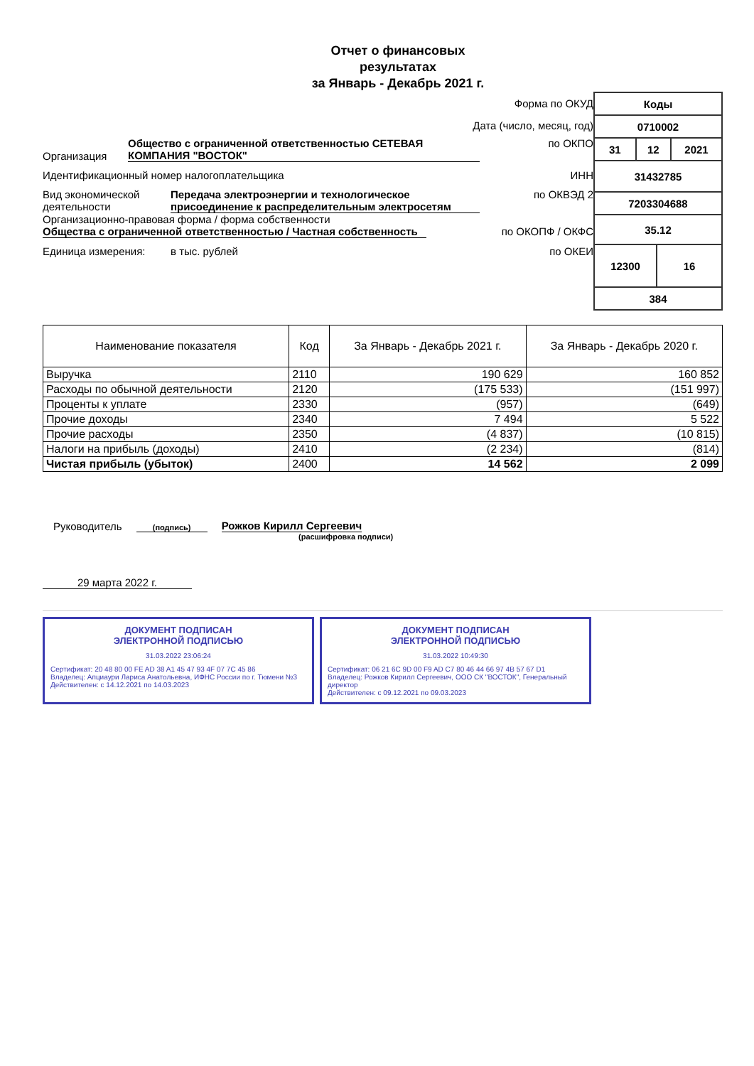Отчет о финансовых
результатах
за Январь - Декабрь 2021 г.
Форма по ОКУД
Дата (число, месяц, год)
Организация Общество с ограниченной ответственностью СЕТЕВАЯ КОМПАНИЯ "ВОСТОК" по ОКПО
Идентификационный номер налогоплательщика ИНН
Вид экономической деятельности Передача электроэнергии и технологическое присоединение к распределительным электросетям по ОКВЭД 2
Организационно-правовая форма / форма собственности
Общества с ограниченной ответственностью / Частная собственность по ОКОПФ / ОКФС
Единица измерения: в тыс. рублей по ОКЕИ
| Коды | | | |
| 0710002 | | | |
| 31 | 12 | | 2021 |
| 31432785 | | | |
| 7203304688 | | | |
| 35.12 | | | |
| 12300 | | 16 | |
| 384 | | | |
| Наименование показателя | Код | За Январь - Декабрь 2021 г. | За Январь - Декабрь 2020 г. |
| --- | --- | --- | --- |
| Выручка | 2110 | 190 629 | 160 852 |
| Расходы по обычной деятельности | 2120 | (175 533) | (151 997) |
| Проценты к уплате | 2330 | (957) | (649) |
| Прочие доходы | 2340 | 7 494 | 5 522 |
| Прочие расходы | 2350 | (4 837) | (10 815) |
| Налоги на прибыль (доходы) | 2410 | (2 234) | (814) |
| Чистая прибыль (убыток) | 2400 | 14 562 | 2 099 |
Руководитель
(подпись) Рожков Кирилл Сергеевич
(расшифровка подписи)
29 марта 2022 г.
ДОКУМЕНТ ПОДПИСАН
ЭЛЕКТРОННОЙ ПОДПИСЬЮ
31.03.2022 23:06:24
Сертификат: 20 48 80 00 FE AD 38 A1 45 47 93 4F 07 7C 45 86
Владелец: Апциаури Лариса Анатольевна, ИФНС России по г. Тюмени №3
Действителен: с 14.12.2021 по 14.03.2023
ДОКУМЕНТ ПОДПИСАН
ЭЛЕКТРОННОЙ ПОДПИСЬЮ
31.03.2022 10:49:30
Сертификат: 06 21 6C 9D 00 F9 AD C7 80 46 44 66 97 4B 57 67 D1
Владелец: Рожков Кирилл Сергеевич, ООО СК "ВОСТОК", Генеральный директор
Действителен: с 09.12.2021 по 09.03.2023